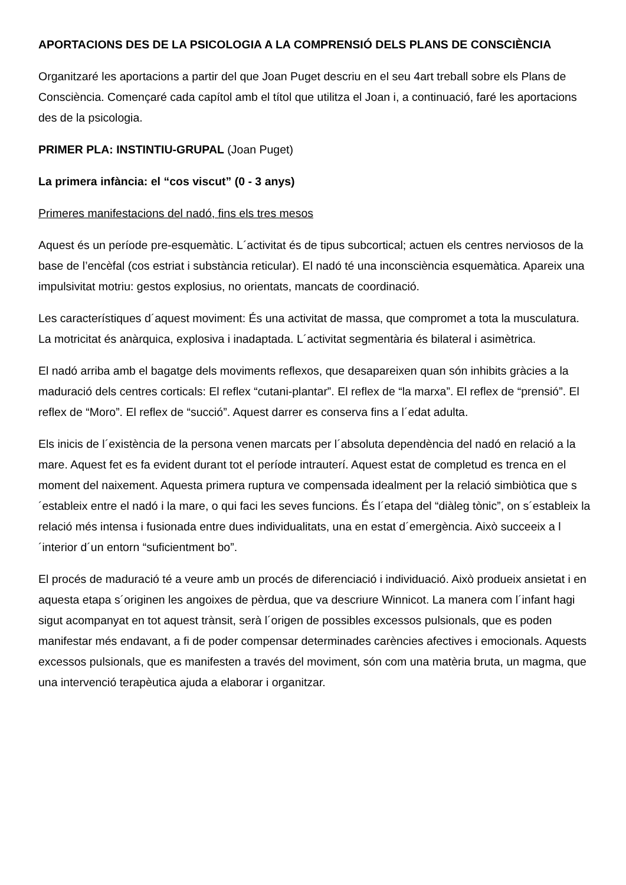APORTACIONS DES DE LA PSICOLOGIA A LA COMPRENSIÓ DELS PLANS DE CONSCIÈNCIA
Organitzaré les aportacions a partir del que Joan Puget descriu en el seu 4art treball sobre els Plans de Consciència. Començaré cada capítol amb el títol que utilitza el Joan i, a continuació, faré les aportacions des de la psicologia.
PRIMER PLA: INSTINTIU-GRUPAL (Joan Puget)
La primera infància: el “cos viscut” (0 - 3 anys)
Primeres manifestacions del nadó, fins els tres mesos
Aquest és un període pre-esquemàtic. L´activitat és de tipus subcortical; actuen els centres nerviosos de la base de l’encèfal (cos estriat i substància reticular). El nadó té una inconsciència esquemàtica. Apareix una impulsivitat motriu: gestos explosius, no orientats, mancats de coordinació.
Les característiques d´aquest moviment: És una activitat de massa, que compromet a tota la musculatura. La motricitat és anàrquica, explosiva i inadaptada. L´activitat segmentària és bilateral i asimètrica.
El nadó arriba amb el bagatge dels moviments reflexos, que desapareixen quan són inhibits gràcies a la maduració dels centres corticals: El reflex “cutani-plantar”. El reflex de “la marxa”. El reflex de “prensió”. El reflex de “Moro”. El reflex de “succió”. Aquest darrer es conserva fins a l´edat adulta.
Els inicis de l´existència de la persona venen marcats per l´absoluta dependència del nadó en relació a la mare. Aquest fet es fa evident durant tot el període intrauterí. Aquest estat de completud es trenca en el moment del naixement. Aquesta primera ruptura ve compensada idealment per la relació simbiòtica que s´estableix entre el nadó i la mare, o qui faci les seves funcions. És l´etapa del “diàleg tònic”, on s´estableix la relació més intensa i fusionada entre dues individualitats, una en estat d´emergència. Això succeeix a l´interior d´un entorn “suficientment bo”.
El procés de maduració té a veure amb un procés de diferenciació i individuació. Això produeix ansietat i en aquesta etapa s´originen les angoixes de pèrdua, que va descriure Winnicot. La manera com l´infant hagi sigut acompanyat en tot aquest trànsit, serà l´origen de possibles excessos pulsionals, que es poden manifestar més endavant, a fi de poder compensar determinades carències afectives i emocionals. Aquests excessos pulsionals, que es manifesten a través del moviment, són com una matèria bruta, un magma, que una intervenció terapèutica ajuda a elaborar i organitzar.